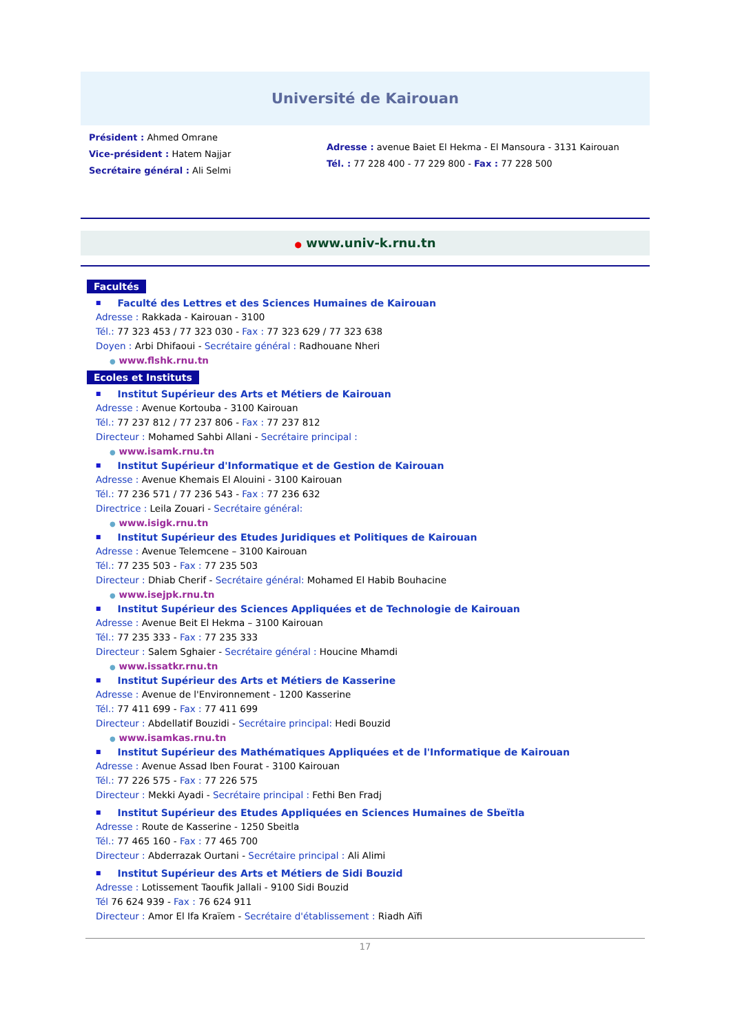Université de Kairouan
Président : Ahmed Omrane
Vice-président : Hatem Najjar
Secrétaire général : Ali Selmi
Adresse : avenue Baiet El Hekma - El Mansoura - 3131 Kairouan
Tél. : 77 228 400 - 77 229 800 - Fax : 77 228 500
● www.univ-k.rnu.tn
Facultés
■ Faculté des Lettres et des Sciences Humaines de Kairouan
Adresse : Rakkada - Kairouan - 3100
Tél.: 77 323 453 / 77 323 030 - Fax : 77 323 629 / 77 323 638
Doyen : Arbi Dhifaoui - Secrétaire général : Radhouane Nheri
● www.flshk.rnu.tn
Ecoles et Instituts
■ Institut Supérieur des Arts et Métiers de Kairouan
Adresse : Avenue Kortouba - 3100 Kairouan
Tél.: 77 237 812 / 77 237 806 - Fax : 77 237 812
Directeur : Mohamed Sahbi Allani - Secrétaire principal :
● www.isamk.rnu.tn
■ Institut Supérieur d'Informatique et de Gestion de Kairouan
Adresse : Avenue Khemais El Alouini - 3100 Kairouan
Tél.: 77 236 571 / 77 236 543 - Fax : 77 236 632
Directrice : Leila Zouari - Secrétaire général:
● www.isigk.rnu.tn
■ Institut Supérieur des Etudes Juridiques et Politiques de Kairouan
Adresse : Avenue Telemcene – 3100 Kairouan
Tél.: 77 235 503 - Fax : 77 235 503
Directeur : Dhiab Cherif - Secrétaire général: Mohamed El Habib Bouhacine
● www.isejpk.rnu.tn
■ Institut Supérieur des Sciences Appliquées et de Technologie de Kairouan
Adresse : Avenue Beit El Hekma – 3100 Kairouan
Tél.: 77 235 333 - Fax : 77 235 333
Directeur : Salem Sghaier - Secrétaire général : Houcine Mhamdi
● www.issatkr.rnu.tn
■ Institut Supérieur des Arts et Métiers de Kasserine
Adresse : Avenue de l'Environnement - 1200 Kasserine
Tél.: 77 411 699 - Fax : 77 411 699
Directeur : Abdellatif Bouzidi - Secrétaire principal: Hedi Bouzid
● www.isamkas.rnu.tn
■ Institut Supérieur des Mathématiques Appliquées et de l'Informatique de Kairouan
Adresse : Avenue Assad Iben Fourat - 3100 Kairouan
Tél.: 77 226 575 - Fax : 77 226 575
Directeur : Mekki Ayadi - Secrétaire principal : Fethi Ben Fradj
■ Institut Supérieur des Etudes Appliquées en Sciences Humaines de Sbeïtla
Adresse : Route de Kasserine - 1250 Sbeitla
Tél.: 77 465 160 - Fax : 77 465 700
Directeur : Abderrazak Ourtani - Secrétaire principal : Ali Alimi
■ Institut Supérieur des Arts et Métiers de Sidi Bouzid
Adresse : Lotissement Taoufik Jallali - 9100 Sidi Bouzid
Tél 76 624 939 - Fax : 76 624 911
Directeur : Amor El Ifa Kraïem - Secrétaire d'établissement : Riadh Aïfi
17